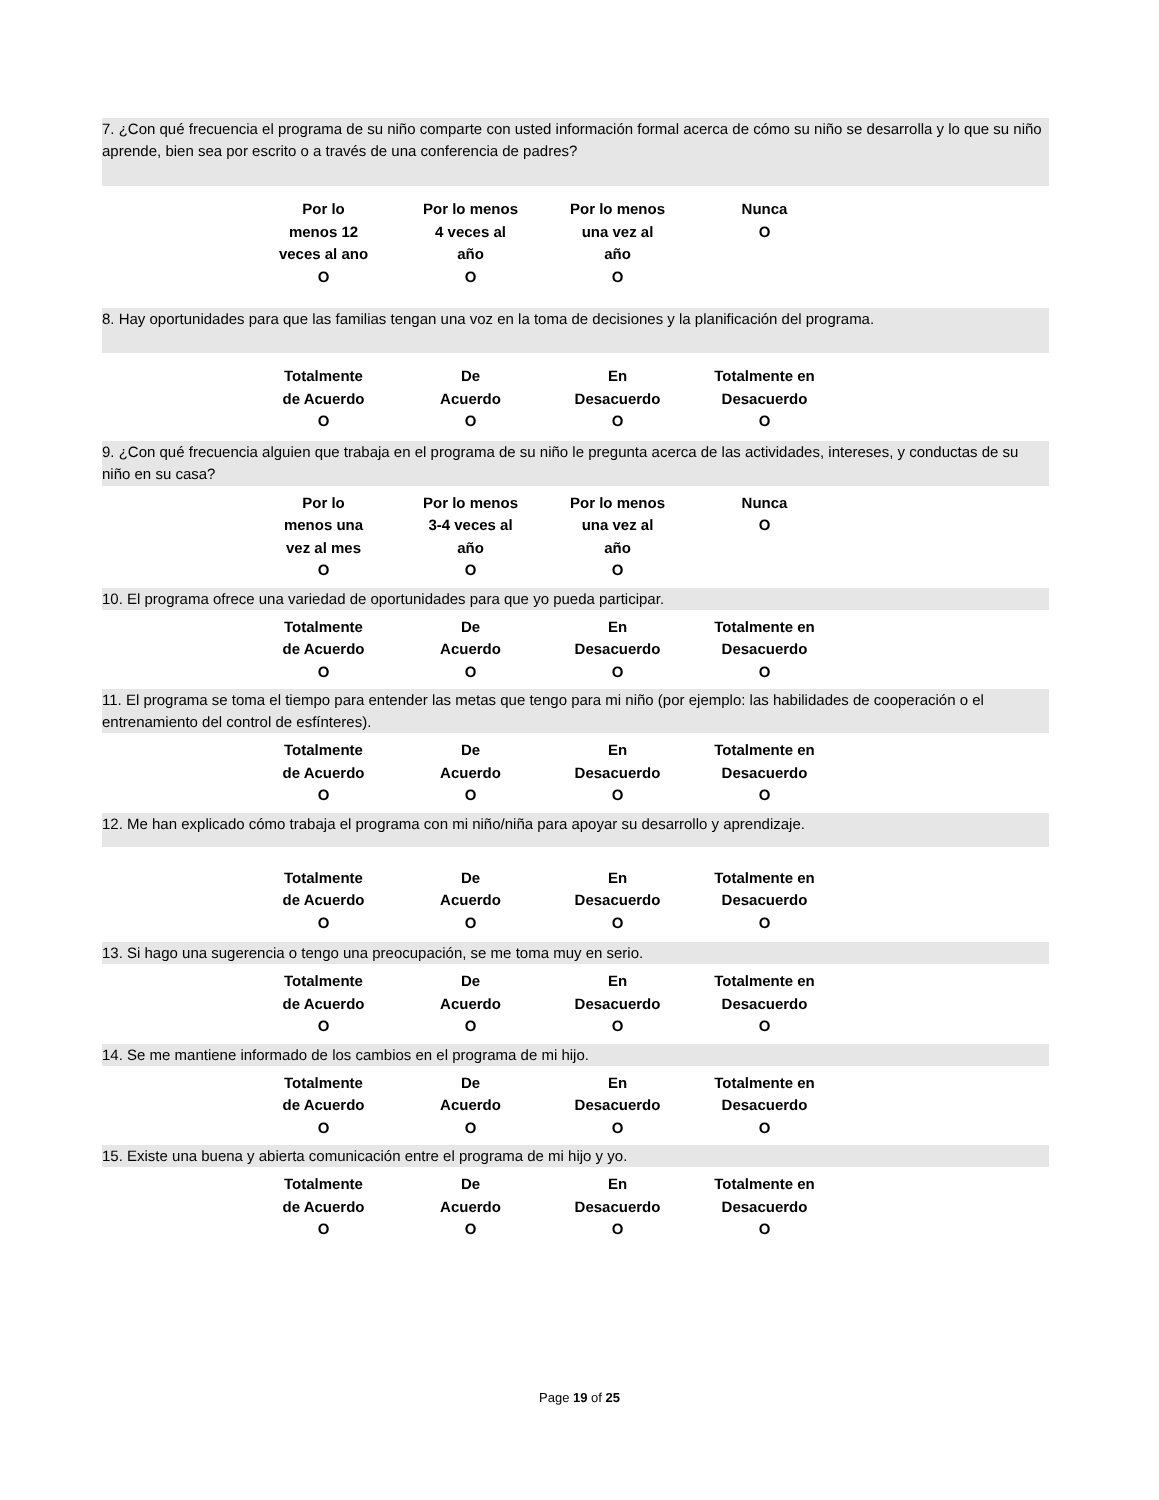7. ¿Con qué frecuencia el programa de su niño comparte con usted información formal acerca de cómo su niño se desarrolla y lo que su niño aprende, bien sea por escrito o a través de una conferencia de padres?
Por lo
menos 12
veces al ano
O
Por lo menos
4 veces al
año
O
Por lo menos
una vez al
año
O
Nunca
O
8. Hay oportunidades para que las familias tengan una voz en la toma de decisiones y la planificación del programa.
Totalmente
de Acuerdo
O
De
Acuerdo
O
En
Desacuerdo
O
Totalmente en
Desacuerdo
O
9. ¿Con qué frecuencia alguien que trabaja en el programa de su niño le pregunta acerca de las actividades, intereses, y conductas de su niño en su casa?
Por lo
menos una
vez al mes
O
Por lo menos
3-4 veces al
año
O
Por lo menos
una vez al
año
O
Nunca
O
10. El programa ofrece una variedad de oportunidades para que yo pueda participar.
Totalmente
de Acuerdo
O
De
Acuerdo
O
En
Desacuerdo
O
Totalmente en
Desacuerdo
O
11. El programa se toma el tiempo para entender las metas que tengo para mi niño (por ejemplo: las habilidades de cooperación o el entrenamiento del control de esfínteres).
Totalmente
de Acuerdo
O
De
Acuerdo
O
En
Desacuerdo
O
Totalmente en
Desacuerdo
O
12. Me han explicado cómo trabaja el programa con mi niño/niña para apoyar su desarrollo y aprendizaje.
Totalmente
de Acuerdo
O
De
Acuerdo
O
En
Desacuerdo
O
Totalmente en
Desacuerdo
O
13. Si hago una sugerencia o tengo una preocupación, se me toma muy en serio.
Totalmente
de Acuerdo
O
De
Acuerdo
O
En
Desacuerdo
O
Totalmente en
Desacuerdo
O
14. Se me mantiene informado de los cambios en el programa de mi hijo.
Totalmente
de Acuerdo
O
De
Acuerdo
O
En
Desacuerdo
O
Totalmente en
Desacuerdo
O
15. Existe una buena y abierta comunicación entre el programa de mi hijo y yo.
Totalmente
de Acuerdo
O
De
Acuerdo
O
En
Desacuerdo
O
Totalmente en
Desacuerdo
O
Page 19 of 25